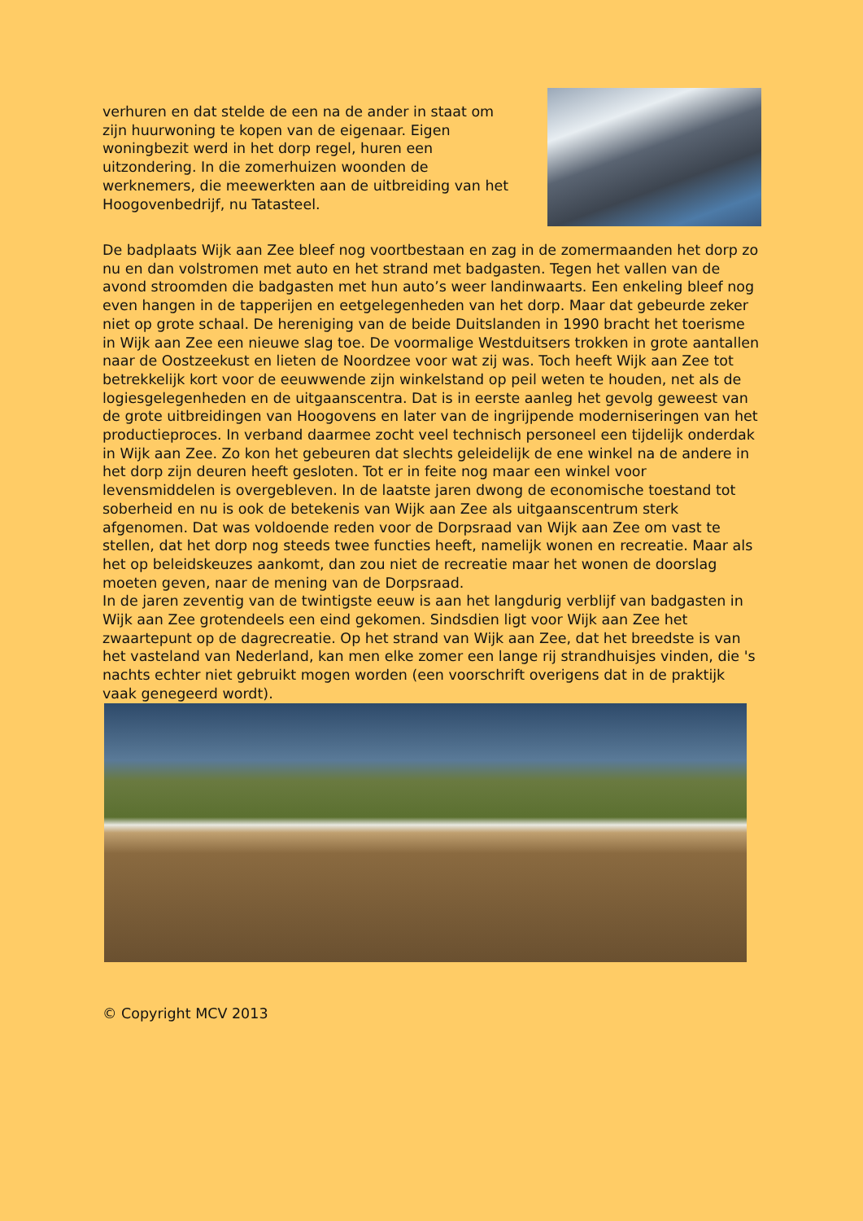verhuren en dat stelde de een na de ander in staat om zijn huurwoning te kopen van de eigenaar. Eigen woningbezit werd in het dorp regel, huren een uitzondering. In die zomerhuizen woonden de werknemers, die meewerkten aan de uitbreiding van het Hoogovenbedrijf, nu Tatasteel.
De badplaats Wijk aan Zee bleef nog voortbestaan en zag in de zomermaanden het dorp zo nu en dan volstromen met auto en het strand met badgasten. Tegen het vallen van de avond stroomden die badgasten met hun auto’s weer landinwaarts. Een enkeling bleef nog even hangen in de tapperijen en eetgelegenheden van het dorp. Maar dat gebeurde zeker niet op grote schaal. De hereniging van de beide Duitslanden in 1990 bracht het toerisme in Wijk aan Zee een nieuwe slag toe. De voormalige Westduitsers trokken in grote aantallen naar de Oostzeekust en lieten de Noordzee voor wat zij was. Toch heeft Wijk aan Zee tot betrekkelijk kort voor de eeuwwende zijn winkelstand op peil weten te houden, net als de logiesgelegenheden en de uitgaanscentra. Dat is in eerste aanleg het gevolg geweest van de grote uitbreidingen van Hoogovens en later van de ingrijpende moderniseringen van het productieproces. In verband daarmee zocht veel technisch personeel een tijdelijk onderdak in Wijk aan Zee. Zo kon het gebeuren dat slechts geleidelijk de ene winkel na de andere in het dorp zijn deuren heeft gesloten. Tot er in feite nog maar een winkel voor levensmiddelen is overgebleven. In de laatste jaren dwong de economische toestand tot soberheid en nu is ook de betekenis van Wijk aan Zee als uitgaanscentrum sterk afgenomen. Dat was voldoende reden voor de Dorpsraad van Wijk aan Zee om vast te stellen, dat het dorp nog steeds twee functies heeft, namelijk wonen en recreatie. Maar als het op beleidskeuzes aankomt, dan zou niet de recreatie maar het wonen de doorslag moeten geven, naar de mening van de Dorpsraad.
In de jaren zeventig van de twintigste eeuw is aan het langdurig verblijf van badgasten in Wijk aan Zee grotendeels een eind gekomen. Sindsdien ligt voor Wijk aan Zee het zwaartepunt op de dagrecreatie. Op het strand van Wijk aan Zee, dat het breedste is van het vasteland van Nederland, kan men elke zomer een lange rij strandhuisjes vinden, die 's nachts echter niet gebruikt mogen worden (een voorschrift overigens dat in de praktijk vaak genegeerd wordt).
© Copyright MCV 2013